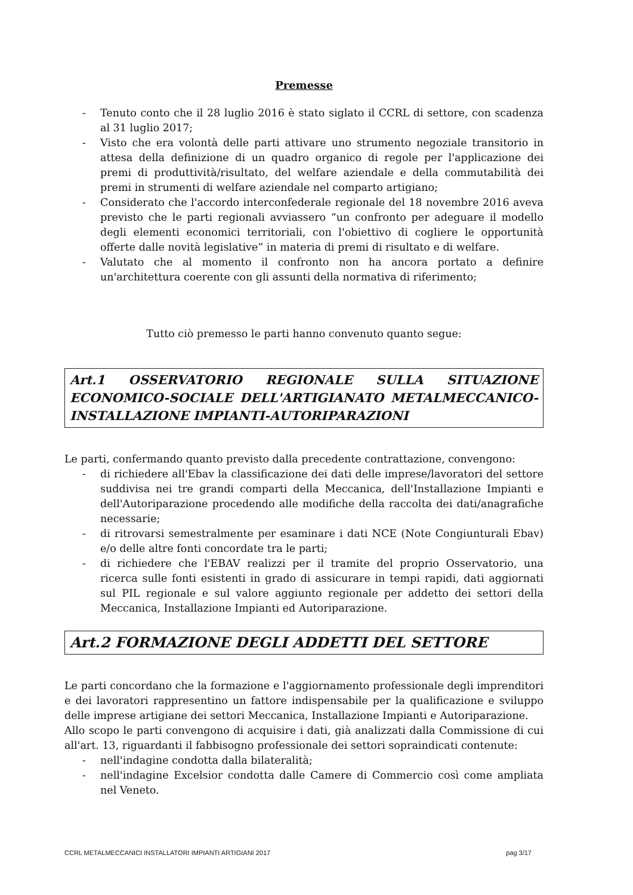Premesse
- Tenuto conto che il 28 luglio 2016 è stato siglato il CCRL di settore, con scadenza al 31 luglio 2017;
- Visto che era volontà delle parti attivare uno strumento negoziale transitorio in attesa della definizione di un quadro organico di regole per l'applicazione dei premi di produttività/risultato, del welfare aziendale e della commutabilità dei premi in strumenti di welfare aziendale nel comparto artigiano;
- Considerato che l'accordo interconfederale regionale del 18 novembre 2016 aveva previsto che le parti regionali avviassero “un confronto per adeguare il modello degli elementi economici territoriali, con l'obiettivo di cogliere le opportunità offerte dalle novità legislative” in materia di premi di risultato e di welfare.
- Valutato che al momento il confronto non ha ancora portato a definire un'architettura coerente con gli assunti della normativa di riferimento;
Tutto ciò premesso le parti hanno convenuto quanto segue:
Art.1 OSSERVATORIO REGIONALE SULLA SITUAZIONE ECONOMICO-SOCIALE DELL'ARTIGIANATO METALMECCANICO-INSTALLAZIONE IMPIANTI-AUTORIPARAZIONI
Le parti, confermando quanto previsto dalla precedente contrattazione, convengono:
- di richiedere all'Ebav la classificazione dei dati delle imprese/lavoratori del settore suddivisa nei tre grandi comparti della Meccanica, dell'Installazione Impianti e dell'Autoriparazione procedendo alle modifiche della raccolta dei dati/anagrafiche necessarie;
- di ritrovarsi semestralmente per esaminare i dati NCE (Note Congiunturali Ebav) e/o delle altre fonti concordate tra le parti;
- di richiedere che l'EBAV realizzi per il tramite del proprio Osservatorio, una ricerca sulle fonti esistenti in grado di assicurare in tempi rapidi, dati aggiornati sul PIL regionale e sul valore aggiunto regionale per addetto dei settori della Meccanica, Installazione Impianti ed Autoriparazione.
Art.2 FORMAZIONE DEGLI ADDETTI DEL SETTORE
Le parti concordano che la formazione e l'aggiornamento professionale degli imprenditori e dei lavoratori rappresentino un fattore indispensabile per la qualificazione e sviluppo delle imprese artigiane dei settori Meccanica, Installazione Impianti e Autoriparazione.
Allo scopo le parti convengono di acquisire i dati, già analizzati dalla Commissione di cui all'art. 13, riguardanti il fabbisogno professionale dei settori sopraindicati contenute:
- nell'indagine condotta dalla bilateralità;
- nell'indagine Excelsior condotta dalle Camere di Commercio così come ampliata nel Veneto.
CCRL METALMECCANICI INSTALLATORI IMPIANTI ARTIGIANI 2017 pag 3/17